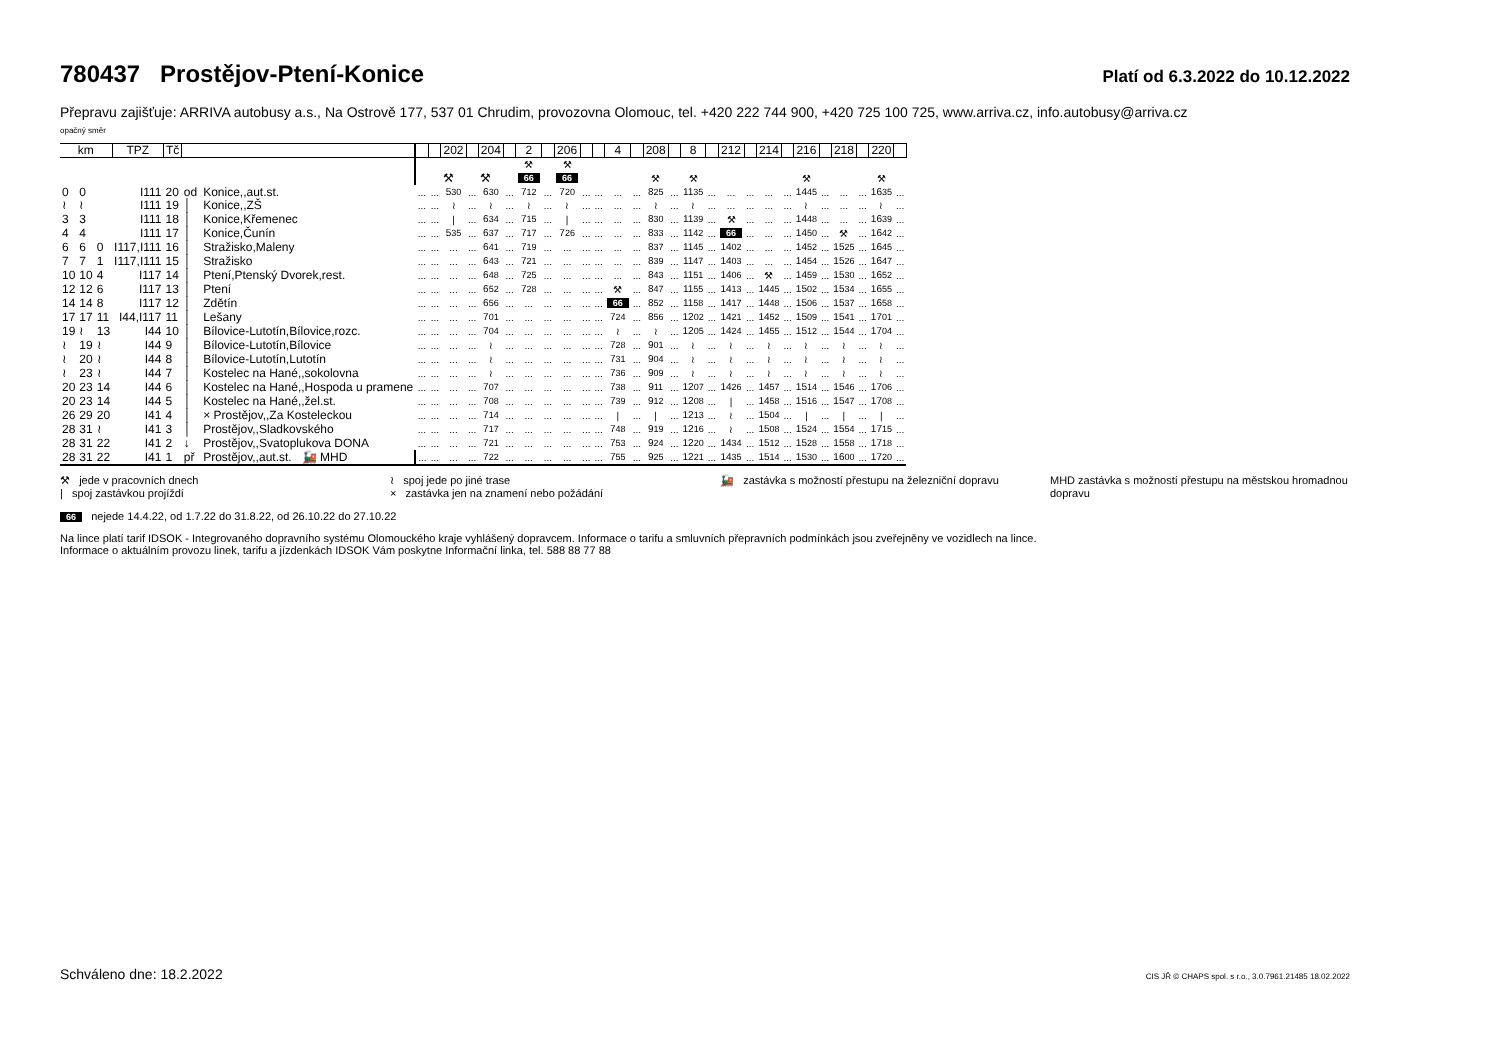780437 Prostějov-Ptení-Konice
Platí od 6.3.2022 do 10.12.2022
Přepravu zajišťuje: ARRIVA autobusy a.s., Na Ostrově 177, 537 01 Chrudim, provozovna Olomouc, tel. +420 222 744 900, +420 725 100 725, www.arriva.cz, info.autobusy@arriva.cz
opačný směr
| km | | | TPZ | Tč | | | | | 202 | | 204 | | 2 | | 206 | | | 4 | | 208 | | 8 | | 212 | | 214 | | 216 | | 218 | | 220 | |
| --- | --- | --- | --- | --- | --- | --- | --- | --- | --- | --- | --- | --- | --- | --- | --- | --- | --- | --- | --- | --- | --- | --- | --- | --- | --- | --- | --- | --- | --- | --- | --- | --- | --- |
| | | | | | | | | | | | | | ⚒ | | ⚒ | | | | | | | | | | | | | | | | | | |
| | | | | | | | | | ⚒ | | ⚒ | | 66 | | 66 | | | | | ⚒ | | ⚒ | | | | | | ⚒ | | | | ⚒ | |
| 0 | 0 | | I111 | 20 | od | Konice,,aut.st. | ... | ... | 5 30 | ... | 6 30 | ... | 7 12 | ... | 7 20 | ... | ... | ... | ... | 8 25 | ... | 11 35 | ... | ... | ... | ... | ... | 14 45 | ... | ... | ... | 16 35 | ... |
| ≀ | ≀ | | I111 | 19 | │ | Konice,,ZŠ | ... | ... | ≀ | ... | ≀ | ... | ≀ | ... | ≀ | ... | ... | ... | ... | ≀ | ... | ≀ | ... | ... | ... | ... | ... | ≀ | ... | ... | ... | ≀ | ... |
| 3 | 3 | | I111 | 18 | │ | Konice,Křemenec | ... | ... | / | ... | 6 34 | ... | 7 15 | ... | / | ... | ... | ... | ... | 8 30 | ... | 11 39 | ... | ⚒ | ... | ... | ... | 14 48 | ... | ... | ... | 16 39 | ... |
| 4 | 4 | | I111 | 17 | │ | Konice,Čunín | ... | ... | 5 35 | ... | 6 37 | ... | 7 17 | ... | 7 26 | ... | ... | ... | ... | 8 33 | ... | 11 42 | ... | 66 | ... | ... | ... | 14 50 | ... | ⚒ | ... | 16 42 | ... |
| 6 | 6 | 0 | I117,I111 | 16 | │ | Stražisko,Maleny | ... | ... | ... | ... | 6 41 | ... | 7 19 | ... | ... | ... | ... | ... | ... | 8 37 | ... | 11 45 | ... | 14 02 | ... | ... | ... | 14 52 | ... | 15 25 | ... | 16 45 | ... |
| 7 | 7 | 1 | I117,I111 | 15 | │ | Stražisko | ... | ... | ... | ... | 6 43 | ... | 7 21 | ... | ... | ... | ... | ... | ... | 8 39 | ... | 11 47 | ... | 14 03 | ... | ... | ... | 14 54 | ... | 15 26 | ... | 16 47 | ... |
| 10 | 10 | 4 | I117 | 14 | │ | Ptení,Ptenský Dvorek,rest. | ... | ... | ... | ... | 6 48 | ... | 7 25 | ... | ... | ... | ... | ... | ... | 8 43 | ... | 11 51 | ... | 14 06 | ... | ⚒ | ... | 14 59 | ... | 15 30 | ... | 16 52 | ... |
| 12 | 12 | 6 | I117 | 13 | │ | Ptení | ... | ... | ... | ... | 6 52 | ... | 7 28 | ... | ... | ... | ... | ⚒ | ... | 8 47 | ... | 11 55 | ... | 14 13 | ... | 14 45 | ... | 15 02 | ... | 15 34 | ... | 16 55 | ... |
| 14 | 14 | 8 | I117 | 12 | │ | Zdětín | ... | ... | ... | ... | 6 56 | ... | ... | ... | ... | ... | ... | 66 | ... | 8 52 | ... | 11 58 | ... | 14 17 | ... | 14 48 | ... | 15 06 | ... | 15 37 | ... | 16 58 | ... |
| 17 | 17 | 11 | I44,I117 | 11 | │ | Lešany | ... | ... | ... | ... | 7 01 | ... | ... | ... | ... | ... | ... | 7 24 | ... | 8 56 | ... | 12 02 | ... | 14 21 | ... | 14 52 | ... | 15 09 | ... | 15 41 | ... | 17 01 | ... |
| 19 | ≀ | 13 | I44 | 10 | │ | Bílovice-Lutotín,Bílovice,rozc. | ... | ... | ... | ... | 7 04 | ... | ... | ... | ... | ... | ... | ≀ | ... | ≀ | ... | 12 05 | ... | 14 24 | ... | 14 55 | ... | 15 12 | ... | 15 44 | ... | 17 04 | ... |
| ≀ | 19 | ≀ | I44 | 9 | │ | Bílovice-Lutotín,Bílovice | ... | ... | ... | ... | ≀ | ... | ... | ... | ... | ... | ... | 7 28 | ... | 9 01 | ... | ≀ | ... | ≀ | ... | ≀ | ... | ≀ | ... | ≀ | ... | ≀ | ... |
| ≀ | 20 | ≀ | I44 | 8 | │ | Bílovice-Lutotín,Lutotín | ... | ... | ... | ... | ≀ | ... | ... | ... | ... | ... | ... | 7 31 | ... | 9 04 | ... | ≀ | ... | ≀ | ... | ≀ | ... | ≀ | ... | ≀ | ... | ≀ | ... |
| ≀ | 23 | ≀ | I44 | 7 | │ | Kostelec na Hané,,sokolovna | ... | ... | ... | ... | ≀ | ... | ... | ... | ... | ... | ... | 7 36 | ... | 9 09 | ... | ≀ | ... | ≀ | ... | ≀ | ... | ≀ | ... | ≀ | ... | ≀ | ... |
| 20 | 23 | 14 | I44 | 6 | │ | Kostelec na Hané,,Hospoda u pramene | ... | ... | ... | ... | 7 07 | ... | ... | ... | ... | ... | ... | 7 38 | ... | 9 11 | ... | 12 07 | ... | 14 26 | ... | 14 57 | ... | 15 14 | ... | 15 46 | ... | 17 06 | ... |
| 20 | 23 | 14 | I44 | 5 | │ | Kostelec na Hané,,žel.st. | ... | ... | ... | ... | 7 08 | ... | ... | ... | ... | ... | ... | 7 39 | ... | 9 12 | ... | 12 08 | ... | / | ... | 14 58 | ... | 15 16 | ... | 15 47 | ... | 17 08 | ... |
| 26 | 29 | 20 | I41 | 4 | │ | × Prostějov,,Za Kosteleckou | ... | ... | ... | ... | 7 14 | ... | ... | ... | ... | ... | ... | / | ... | / | ... | 12 13 | ... | ≀ | ... | 15 04 | ... | / | ... | / | ... | / | ... |
| 28 | 31 | ≀ | I41 | 3 | │ | Prostějov,,Sladkovského | ... | ... | ... | ... | 7 17 | ... | ... | ... | ... | ... | ... | 7 48 | ... | 9 19 | ... | 12 16 | ... | ≀ | ... | 15 08 | ... | 15 24 | ... | 15 54 | ... | 17 15 | ... |
| 28 | 31 | 22 | I41 | 2 | ↓ | Prostějov,,Svatoplukova DONA | ... | ... | ... | ... | 7 21 | ... | ... | ... | ... | ... | ... | 7 53 | ... | 9 24 | ... | 12 20 | ... | 14 34 | ... | 15 12 | ... | 15 28 | ... | 15 58 | ... | 17 18 | ... |
| 28 | 31 | 22 | I41 | 1 | př | Prostějov,,aut.st. 🚂 MHD | ... | ... | ... | ... | 7 22 | ... | ... | ... | ... | ... | ... | 7 55 | ... | 9 25 | ... | 12 21 | ... | 14 35 | ... | 15 14 | ... | 15 30 | ... | 16 00 | ... | 17 20 | ... |
⚒ jede v pracovních dnech
| spoj zastávkou projíždí
≀ spoj jede po jiné trase
× zastávka jen na znamení nebo požádání
🚂 zastávka s možností přestupu na železniční dopravu
MHD zastávka s možností přestupu na městskou hromadnou dopravu
66 nejede 14.4.22, od 1.7.22 do 31.8.22, od 26.10.22 do 27.10.22
Na lince platí tarif IDSOK - Integrovaného dopravního systému Olomouckého kraje vyhlášený dopravcem. Informace o tarifu a smluvních přepravních podmínkách jsou zveřejněny ve vozidlech na lince.
Informace o aktuálním provozu linek, tarifu a jízdenkách IDSOK Vám poskytne Informační linka, tel. 588 88 77 88
Schváleno dne: 18.2.2022
CIS JŘ © CHAPS spol. s r.o., 3.0.7961.21485 18.02.2022